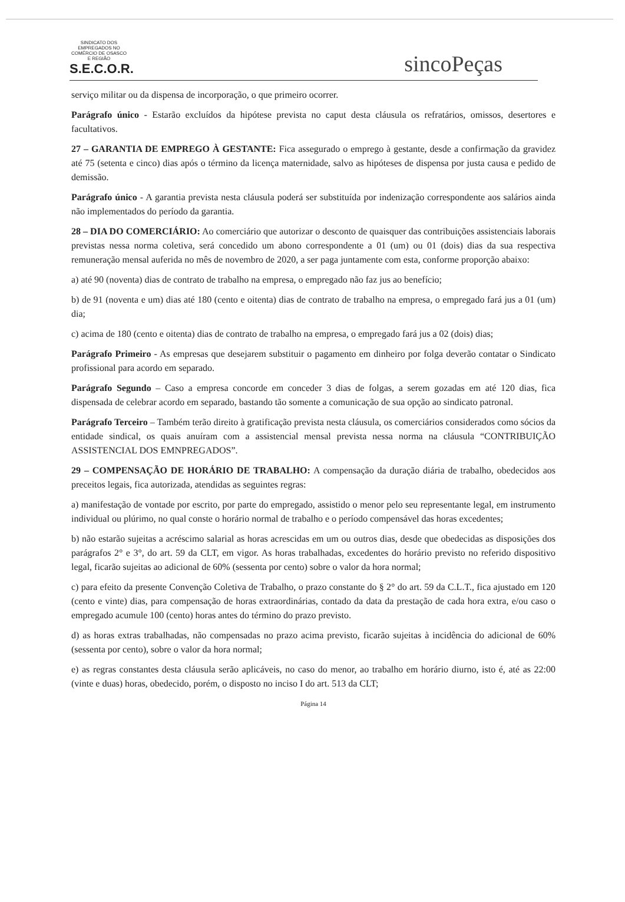SINDICATO DOS EMPREGADOS NO COMÉRCIO DE OSASCO E REGIÃO
S.E.C.O.R.
sincoPeças
serviço militar ou da dispensa de incorporação, o que primeiro ocorrer.
Parágrafo único - Estarão excluídos da hipótese prevista no caput desta cláusula os refratários, omissos, desertores e facultativos.
27 – GARANTIA DE EMPREGO À GESTANTE: Fica assegurado o emprego à gestante, desde a confirmação da gravidez até 75 (setenta e cinco) dias após o término da licença maternidade, salvo as hipóteses de dispensa por justa causa e pedido de demissão.
Parágrafo único - A garantia prevista nesta cláusula poderá ser substituída por indenização correspondente aos salários ainda não implementados do período da garantia.
28 – DIA DO COMERCIÁRIO: Ao comerciário que autorizar o desconto de quaisquer das contribuições assistenciais laborais previstas nessa norma coletiva, será concedido um abono correspondente a 01 (um) ou 01 (dois) dias da sua respectiva remuneração mensal auferida no mês de novembro de 2020, a ser paga juntamente com esta, conforme proporção abaixo:
a) até 90 (noventa) dias de contrato de trabalho na empresa, o empregado não faz jus ao benefício;
b) de 91 (noventa e um) dias até 180 (cento e oitenta) dias de contrato de trabalho na empresa, o empregado fará jus a 01 (um) dia;
c) acima de 180 (cento e oitenta) dias de contrato de trabalho na empresa, o empregado fará jus a 02 (dois) dias;
Parágrafo Primeiro - As empresas que desejarem substituir o pagamento em dinheiro por folga deverão contatar o Sindicato profissional para acordo em separado.
Parágrafo Segundo – Caso a empresa concorde em conceder 3 dias de folgas, a serem gozadas em até 120 dias, fica dispensada de celebrar acordo em separado, bastando tão somente a comunicação de sua opção ao sindicato patronal.
Parágrafo Terceiro – Também terão direito à gratificação prevista nesta cláusula, os comerciários considerados como sócios da entidade sindical, os quais anuíram com a assistencial mensal prevista nessa norma na cláusula “CONTRIBUIÇÃO ASSISTENCIAL DOS EMNPREGADOS”.
29 – COMPENSAÇÃO DE HORÁRIO DE TRABALHO: A compensação da duração diária de trabalho, obedecidos aos preceitos legais, fica autorizada, atendidas as seguintes regras:
a) manifestação de vontade por escrito, por parte do empregado, assistido o menor pelo seu representante legal, em instrumento individual ou plúrimo, no qual conste o horário normal de trabalho e o período compensável das horas excedentes;
b) não estarão sujeitas a acréscimo salarial as horas acrescidas em um ou outros dias, desde que obedecidas as disposições dos parágrafos 2° e 3°, do art. 59 da CLT, em vigor. As horas trabalhadas, excedentes do horário previsto no referido dispositivo legal, ficarão sujeitas ao adicional de 60% (sessenta por cento) sobre o valor da hora normal;
c) para efeito da presente Convenção Coletiva de Trabalho, o prazo constante do § 2° do art. 59 da C.L.T., fica ajustado em 120 (cento e vinte) dias, para compensação de horas extraordinárias, contado da data da prestação de cada hora extra, e/ou caso o empregado acumule 100 (cento) horas antes do término do prazo previsto.
d) as horas extras trabalhadas, não compensadas no prazo acima previsto, ficarão sujeitas à incidência do adicional de 60% (sessenta por cento), sobre o valor da hora normal;
e) as regras constantes desta cláusula serão aplicáveis, no caso do menor, ao trabalho em horário diurno, isto é, até as 22:00 (vinte e duas) horas, obedecido, porém, o disposto no inciso I do art. 513 da CLT;
Página 14